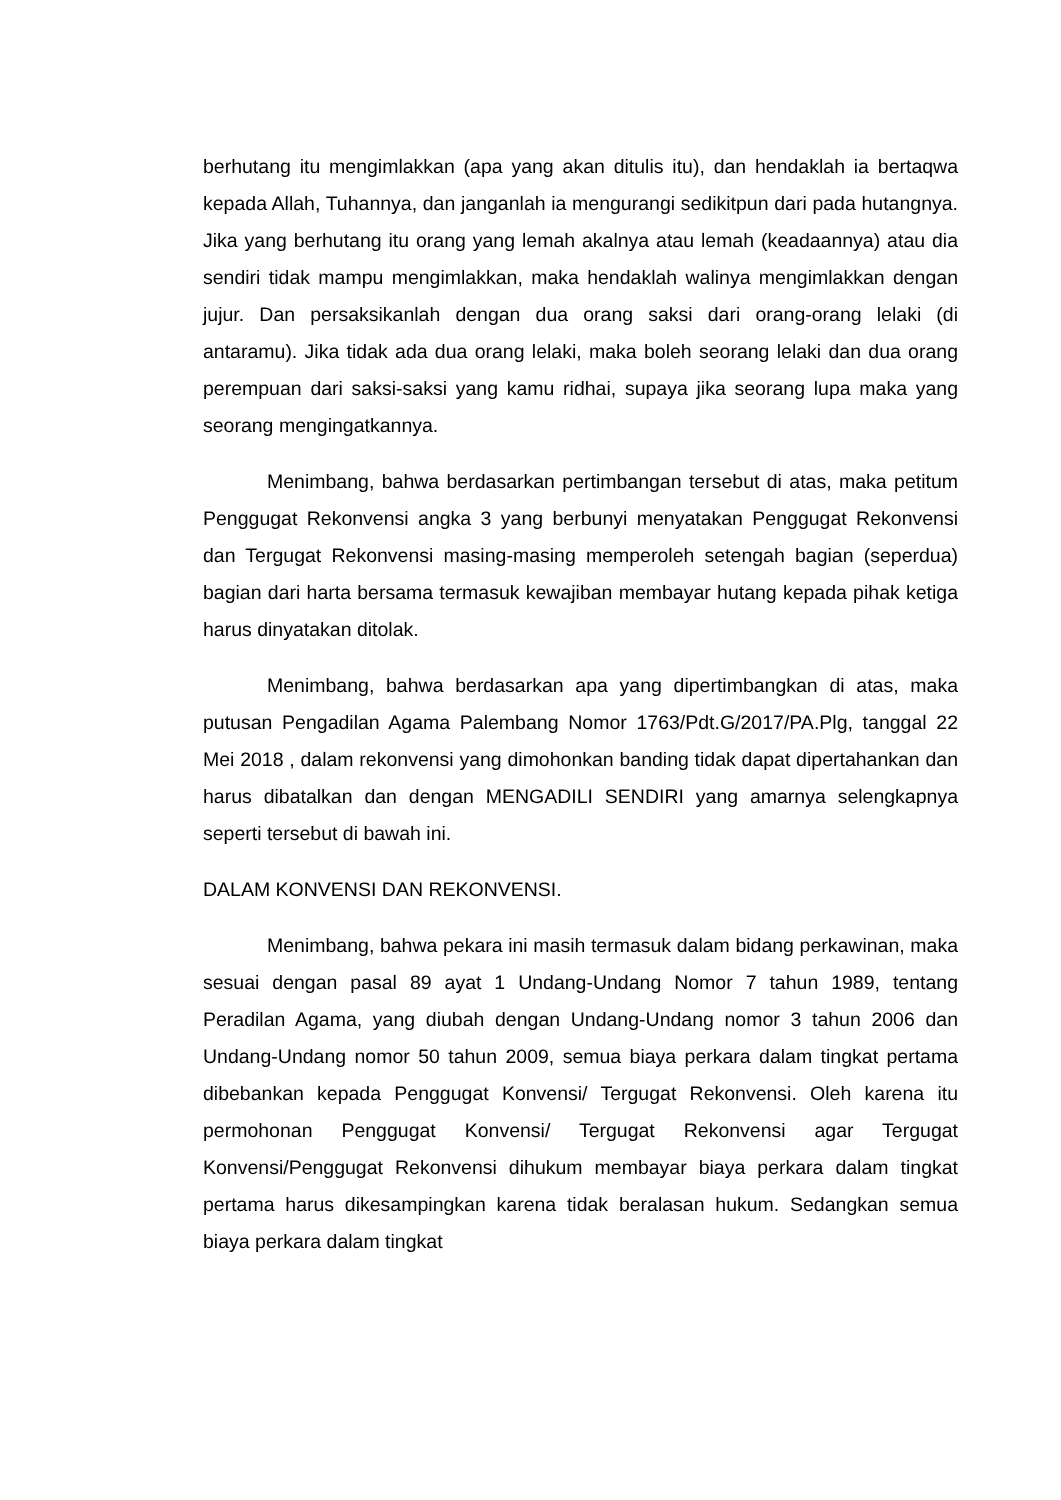berhutang itu mengimlakkan (apa yang akan ditulis itu), dan hendaklah ia bertaqwa kepada Allah, Tuhannya, dan janganlah ia mengurangi sedikitpun dari pada hutangnya. Jika yang berhutang itu orang yang lemah akalnya atau lemah (keadaannya) atau dia sendiri tidak mampu mengimlakkan, maka hendaklah walinya mengimlakkan dengan jujur. Dan persaksikanlah dengan dua orang saksi dari orang-orang lelaki (di antaramu). Jika tidak ada dua orang lelaki, maka boleh seorang lelaki dan dua orang perempuan dari saksi-saksi yang kamu ridhai, supaya jika seorang lupa maka yang seorang mengingatkannya.
Menimbang, bahwa berdasarkan pertimbangan tersebut di atas, maka petitum Penggugat Rekonvensi angka 3 yang berbunyi menyatakan Penggugat Rekonvensi dan Tergugat Rekonvensi masing-masing memperoleh setengah bagian (seperdua) bagian dari harta bersama termasuk kewajiban membayar hutang kepada pihak ketiga harus dinyatakan ditolak.
Menimbang, bahwa berdasarkan apa yang dipertimbangkan di atas, maka putusan Pengadilan Agama Palembang Nomor 1763/Pdt.G/2017/PA.Plg, tanggal 22 Mei 2018 , dalam rekonvensi yang dimohonkan banding tidak dapat dipertahankan dan harus dibatalkan dan dengan MENGADILI SENDIRI yang amarnya selengkapnya seperti tersebut di bawah ini.
DALAM KONVENSI DAN REKONVENSI.
Menimbang, bahwa pekara ini masih termasuk dalam bidang perkawinan, maka sesuai dengan pasal 89 ayat 1 Undang-Undang Nomor 7 tahun 1989, tentang Peradilan Agama, yang diubah dengan Undang-Undang nomor 3 tahun 2006 dan Undang-Undang nomor 50 tahun 2009, semua biaya perkara dalam tingkat pertama dibebankan kepada Penggugat Konvensi/ Tergugat Rekonvensi. Oleh karena itu permohonan Penggugat Konvensi/ Tergugat Rekonvensi agar Tergugat Konvensi/Penggugat Rekonvensi dihukum membayar biaya perkara dalam tingkat pertama harus dikesampingkan karena tidak beralasan hukum. Sedangkan semua biaya perkara dalam tingkat